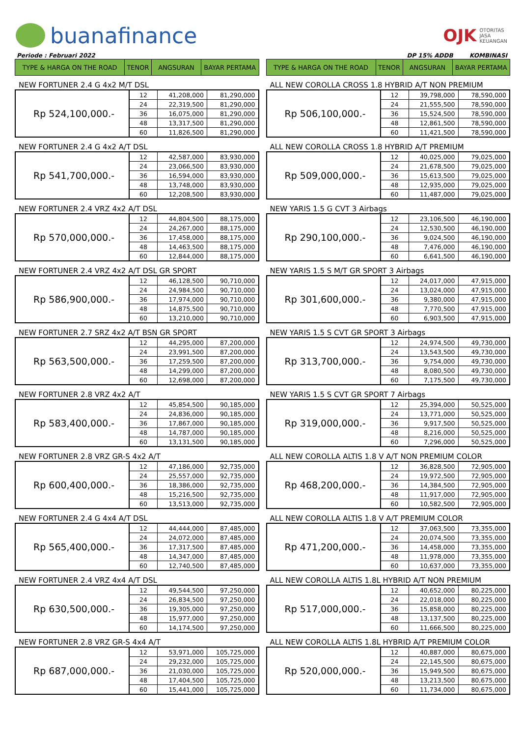buanafinance
OJK OTORITAS
JASA
KEUANGAN
Periode : Februari 2022 DP 15% ADDB KOMBINASI
| TYPE & HARGA ON THE ROAD | TENOR | ANGSURAN | BAYAR PERTAMA |
NEW FORTUNER 2.4 G 4x2 M/T DSL
| Rp 524,100,000.- | 12 | 41,208,000 | 81,290,000 |
| | 24 | 22,319,500 | 81,290,000 |
| | 36 | 16,075,000 | 81,290,000 |
| | 48 | 13,317,500 | 81,290,000 |
| | 60 | 11,826,500 | 81,290,000 |
NEW FORTUNER 2.4 G 4x2 A/T DSL
| Rp 541,700,000.- | 12 | 42,587,000 | 83,930,000 |
| | 24 | 23,066,500 | 83,930,000 |
| | 36 | 16,594,000 | 83,930,000 |
| | 48 | 13,748,000 | 83,930,000 |
| | 60 | 12,208,500 | 83,930,000 |
NEW FORTUNER 2.4 VRZ 4x2 A/T DSL
| Rp 570,000,000.- | 12 | 44,804,500 | 88,175,000 |
| | 24 | 24,267,000 | 88,175,000 |
| | 36 | 17,458,000 | 88,175,000 |
| | 48 | 14,463,500 | 88,175,000 |
| | 60 | 12,844,000 | 88,175,000 |
NEW FORTUNER 2.4 VRZ 4x2 A/T DSL GR SPORT
| Rp 586,900,000.- | 12 | 46,128,500 | 90,710,000 |
| | 24 | 24,984,500 | 90,710,000 |
| | 36 | 17,974,000 | 90,710,000 |
| | 48 | 14,875,500 | 90,710,000 |
| | 60 | 13,210,000 | 90,710,000 |
NEW FORTUNER 2.7 SRZ 4x2 A/T BSN GR SPORT
| Rp 563,500,000.- | 12 | 44,295,000 | 87,200,000 |
| | 24 | 23,991,500 | 87,200,000 |
| | 36 | 17,259,500 | 87,200,000 |
| | 48 | 14,299,000 | 87,200,000 |
| | 60 | 12,698,000 | 87,200,000 |
NEW FORTUNER 2.8 VRZ 4x2 A/T
| Rp 583,400,000.- | 12 | 45,854,500 | 90,185,000 |
| | 24 | 24,836,000 | 90,185,000 |
| | 36 | 17,867,000 | 90,185,000 |
| | 48 | 14,787,000 | 90,185,000 |
| | 60 | 13,131,500 | 90,185,000 |
NEW FORTUNER 2.8 VRZ GR-S 4x2 A/T
| Rp 600,400,000.- | 12 | 47,186,000 | 92,735,000 |
| | 24 | 25,557,000 | 92,735,000 |
| | 36 | 18,386,000 | 92,735,000 |
| | 48 | 15,216,500 | 92,735,000 |
| | 60 | 13,513,000 | 92,735,000 |
NEW FORTUNER 2.4 G 4x4 A/T DSL
| Rp 565,400,000.- | 12 | 44,444,000 | 87,485,000 |
| | 24 | 24,072,000 | 87,485,000 |
| | 36 | 17,317,500 | 87,485,000 |
| | 48 | 14,347,000 | 87,485,000 |
| | 60 | 12,740,500 | 87,485,000 |
NEW FORTUNER 2.4 VRZ 4x4 A/T DSL
| Rp 630,500,000.- | 12 | 49,544,500 | 97,250,000 |
| | 24 | 26,834,500 | 97,250,000 |
| | 36 | 19,305,000 | 97,250,000 |
| | 48 | 15,977,000 | 97,250,000 |
| | 60 | 14,174,500 | 97,250,000 |
NEW FORTUNER 2.8 VRZ GR-S 4x4 A/T
| Rp 687,000,000.- | 12 | 53,971,000 | 105,725,000 |
| | 24 | 29,232,000 | 105,725,000 |
| | 36 | 21,030,000 | 105,725,000 |
| | 48 | 17,404,500 | 105,725,000 |
| | 60 | 15,441,000 | 105,725,000 |
| TYPE & HARGA ON THE ROAD | TENOR | ANGSURAN | BAYAR PERTAMA |
ALL NEW COROLLA CROSS 1.8 HYBRID A/T NON PREMIUM
| Rp 506,100,000.- | 12 | 39,798,000 | 78,590,000 |
| | 24 | 21,555,500 | 78,590,000 |
| | 36 | 15,524,500 | 78,590,000 |
| | 48 | 12,861,500 | 78,590,000 |
| | 60 | 11,421,500 | 78,590,000 |
ALL NEW COROLLA CROSS 1.8 HYBRID A/T PREMIUM
| Rp 509,000,000.- | 12 | 40,025,000 | 79,025,000 |
| | 24 | 21,678,500 | 79,025,000 |
| | 36 | 15,613,500 | 79,025,000 |
| | 48 | 12,935,000 | 79,025,000 |
| | 60 | 11,487,000 | 79,025,000 |
NEW YARIS 1.5 G CVT 3 Airbags
| Rp 290,100,000.- | 12 | 23,106,500 | 46,190,000 |
| | 24 | 12,530,500 | 46,190,000 |
| | 36 | 9,024,500 | 46,190,000 |
| | 48 | 7,476,000 | 46,190,000 |
| | 60 | 6,641,500 | 46,190,000 |
NEW YARIS 1.5 S M/T GR SPORT 3 Airbags
| Rp 301,600,000.- | 12 | 24,017,000 | 47,915,000 |
| | 24 | 13,024,000 | 47,915,000 |
| | 36 | 9,380,000 | 47,915,000 |
| | 48 | 7,770,500 | 47,915,000 |
| | 60 | 6,903,500 | 47,915,000 |
NEW YARIS 1.5 S CVT GR SPORT 3 Airbags
| Rp 313,700,000.- | 12 | 24,974,500 | 49,730,000 |
| | 24 | 13,543,500 | 49,730,000 |
| | 36 | 9,754,000 | 49,730,000 |
| | 48 | 8,080,500 | 49,730,000 |
| | 60 | 7,175,500 | 49,730,000 |
NEW YARIS 1.5 S CVT GR SPORT 7 Airbags
| Rp 319,000,000.- | 12 | 25,394,000 | 50,525,000 |
| | 24 | 13,771,000 | 50,525,000 |
| | 36 | 9,917,500 | 50,525,000 |
| | 48 | 8,216,000 | 50,525,000 |
| | 60 | 7,296,000 | 50,525,000 |
ALL NEW COROLLA ALTIS 1.8 V A/T NON PREMIUM COLOR
| Rp 468,200,000.- | 12 | 36,828,500 | 72,905,000 |
| | 24 | 19,972,500 | 72,905,000 |
| | 36 | 14,384,500 | 72,905,000 |
| | 48 | 11,917,000 | 72,905,000 |
| | 60 | 10,582,500 | 72,905,000 |
ALL NEW COROLLA ALTIS 1.8 V A/T PREMIUM COLOR
| Rp 471,200,000.- | 12 | 37,063,500 | 73,355,000 |
| | 24 | 20,074,500 | 73,355,000 |
| | 36 | 14,458,000 | 73,355,000 |
| | 48 | 11,978,000 | 73,355,000 |
| | 60 | 10,637,000 | 73,355,000 |
ALL NEW COROLLA ALTIS 1.8L HYBRID A/T NON PREMIUM
| Rp 517,000,000.- | 12 | 40,652,000 | 80,225,000 |
| | 24 | 22,018,000 | 80,225,000 |
| | 36 | 15,858,000 | 80,225,000 |
| | 48 | 13,137,500 | 80,225,000 |
| | 60 | 11,666,500 | 80,225,000 |
ALL NEW COROLLA ALTIS 1.8L HYBRID A/T PREMIUM COLOR
| Rp 520,000,000.- | 12 | 40,887,000 | 80,675,000 |
| | 24 | 22,145,500 | 80,675,000 |
| | 36 | 15,949,500 | 80,675,000 |
| | 48 | 13,213,500 | 80,675,000 |
| | 60 | 11,734,000 | 80,675,000 |